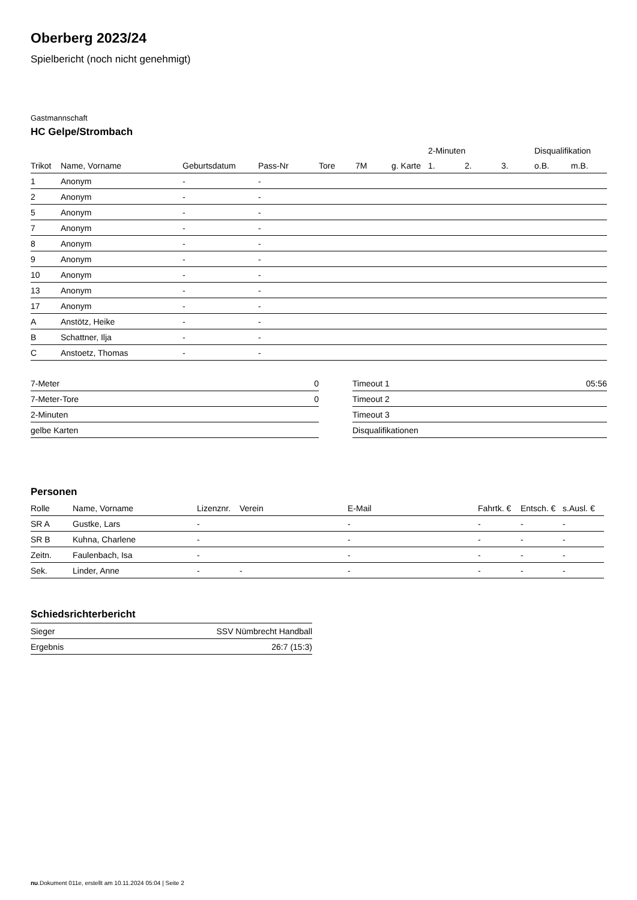Oberberg 2023/24
Spielbericht (noch nicht genehmigt)
Gastmannschaft
HC Gelpe/Strombach
| | | | | | | | 2-Minuten | | | Disqualifikation | |
| --- | --- | --- | --- | --- | --- | --- | --- | --- | --- | --- | --- |
| Trikot | Name, Vorname | Geburtsdatum | Pass-Nr | Tore | 7M | g. Karte | 1. | 2. | 3. | o.B. | m.B. |
| 1 | Anonym | - | - | | | | | | | | |
| 2 | Anonym | - | - | | | | | | | | |
| 5 | Anonym | - | - | | | | | | | | |
| 7 | Anonym | - | - | | | | | | | | |
| 8 | Anonym | - | - | | | | | | | | |
| 9 | Anonym | - | - | | | | | | | | |
| 10 | Anonym | - | - | | | | | | | | |
| 13 | Anonym | - | - | | | | | | | | |
| 17 | Anonym | - | - | | | | | | | | |
| A | Anstötz, Heike | - | - | | | | | | | | |
| B | Schattner, Ilja | - | - | | | | | | | | |
| C | Anstoetz, Thomas | - | - | | | | | | | | |
| 7-Meter | 0 |
| 7-Meter-Tore | 0 |
| 2-Minuten | |
| gelbe Karten | |
| Timeout 1 | 05:56 |
| Timeout 2 | |
| Timeout 3 | |
| Disqualifikationen | |
Personen
| Rolle | Name, Vorname | Lizenznr. | Verein | E-Mail | Fahrtk. € | Entsch. € | s.Ausl. € |
| --- | --- | --- | --- | --- | --- | --- | --- |
| SR A | Gustke, Lars | - | | - | - | - | - |
| SR B | Kuhna, Charlene | - | | - | - | - | - |
| Zeitn. | Faulenbach, Isa | - | | - | - | - | - |
| Sek. | Linder, Anne | - | - | - | - | - | - |
Schiedsrichterbericht
| Sieger | SSV Nümbrecht Handball |
| Ergebnis | 26:7 (15:3) |
nu.Dokument 011e, erstellt am 10.11.2024 05:04 | Seite 2